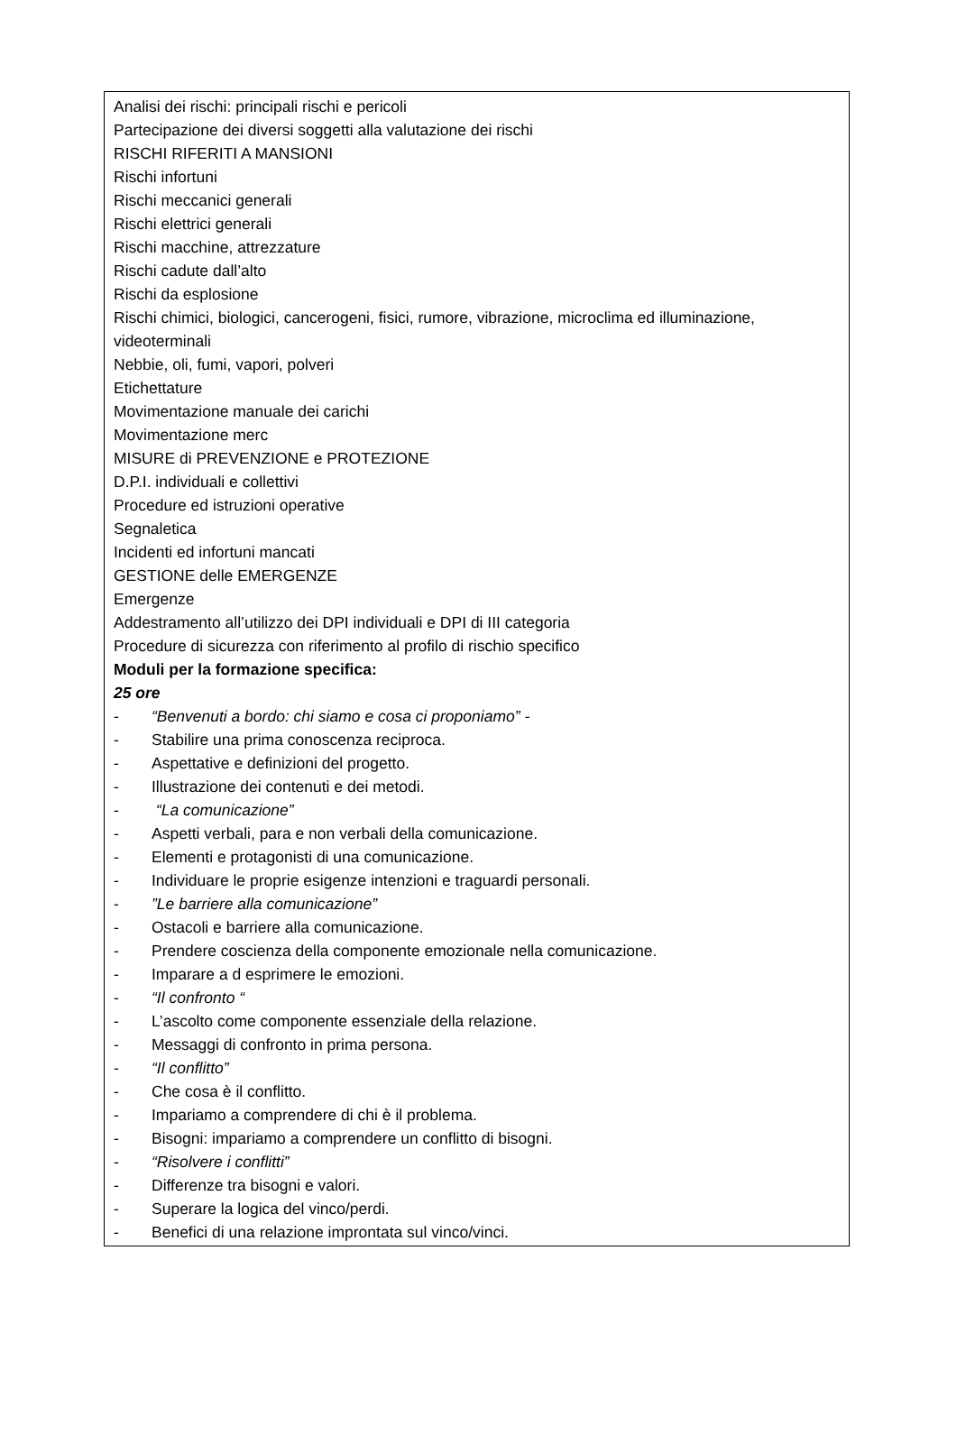Analisi dei rischi: principali rischi e pericoli
Partecipazione dei diversi soggetti alla valutazione dei rischi
RISCHI RIFERITI A MANSIONI
Rischi infortuni
Rischi meccanici generali
Rischi elettrici generali
Rischi macchine, attrezzature
Rischi cadute dall’alto
Rischi da esplosione
Rischi chimici, biologici, cancerogeni, fisici, rumore, vibrazione, microclima ed illuminazione, videoterminali
Nebbie, oli, fumi, vapori, polveri
Etichettature
Movimentazione manuale dei carichi
Movimentazione merc
MISURE di PREVENZIONE e PROTEZIONE
D.P.I. individuali e collettivi
Procedure ed istruzioni operative
Segnaletica
Incidenti ed infortuni mancati
GESTIONE delle EMERGENZE
Emergenze
Addestramento all’utilizzo dei DPI individuali e DPI di III categoria
Procedure di sicurezza con riferimento al profilo di rischio specifico
Moduli per la formazione specifica:
25 ore
- “Benvenuti a bordo: chi siamo e cosa ci proponiamo” -
- Stabilire una prima conoscenza reciproca.
- Aspettative e definizioni del progetto.
- Illustrazione dei contenuti e dei metodi.
- “La comunicazione”
- Aspetti verbali, para e non verbali della comunicazione.
- Elementi e protagonisti di una comunicazione.
- Individuare le proprie esigenze intenzioni e traguardi personali.
-”Le barriere alla comunicazione”
- Ostacoli e barriere alla comunicazione.
- Prendere coscienza della componente emozionale nella comunicazione.
- Imparare a d esprimere le emozioni.
- “Il confronto “
- L’ascolto come componente essenziale della relazione.
- Messaggi di confronto in prima persona.
- “Il conflitto”
- Che cosa è il conflitto.
- Impariamo a comprendere di chi è il problema.
- Bisogni: impariamo a comprendere un conflitto di bisogni.
- “Risolvere i conflitti”
- Differenze tra bisogni e valori.
- Superare la logica del vinco/perdi.
- Benefici di una relazione improntata sul vinco/vinci.